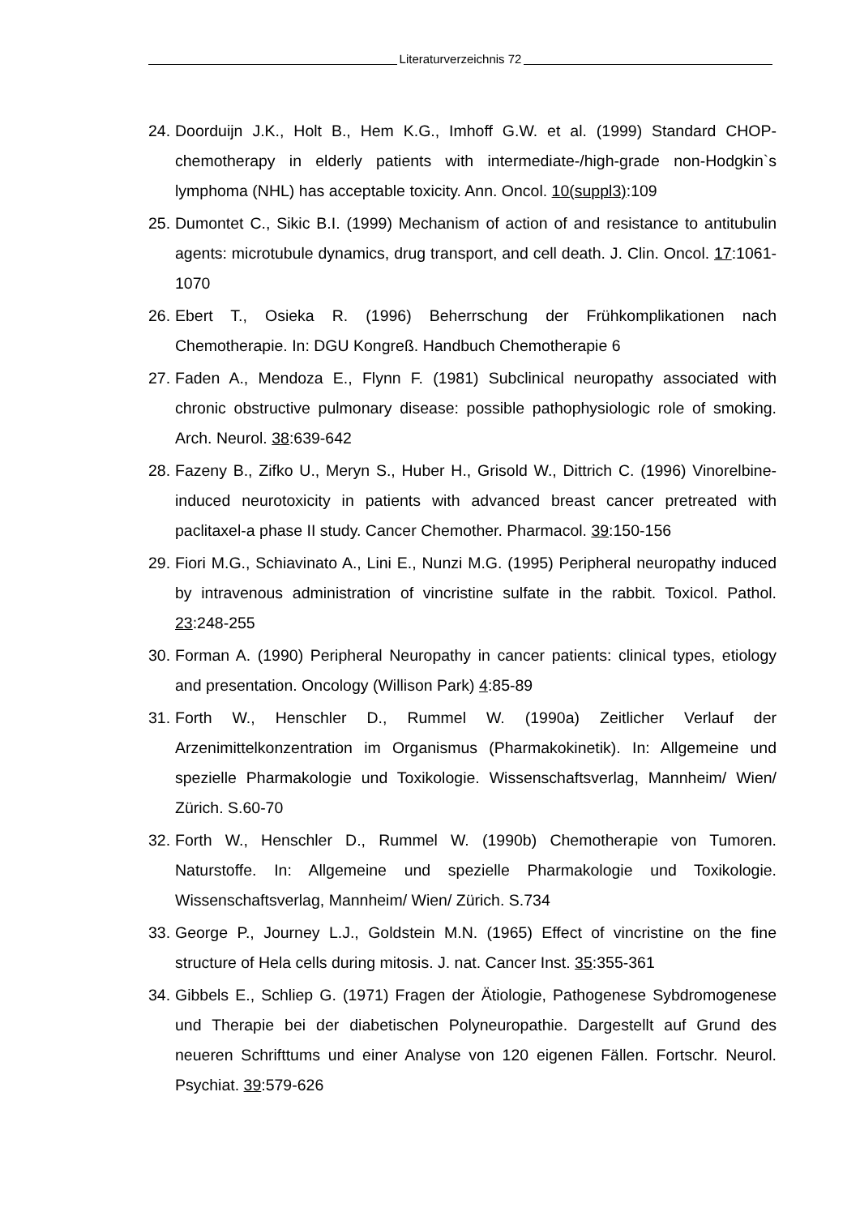Literaturverzeichnis 72
24.
Doorduijn J.K., Holt B., Hem K.G., Imhoff G.W. et al. (1999) Standard CHOP-chemotherapy in elderly patients with intermediate-/high-grade non-Hodgkin`s lymphoma (NHL) has acceptable toxicity. Ann. Oncol. 10(suppl3):109
25.
Dumontet C., Sikic B.I. (1999) Mechanism of action of and resistance to antitubulin agents: microtubule dynamics, drug transport, and cell death. J. Clin. Oncol. 17:1061-1070
26.
Ebert T., Osieka R. (1996) Beherrschung der Frühkomplikationen nach Chemotherapie. In: DGU Kongreß. Handbuch Chemotherapie 6
27.
Faden A., Mendoza E., Flynn F. (1981) Subclinical neuropathy associated with chronic obstructive pulmonary disease: possible pathophysiologic role of smoking. Arch. Neurol. 38:639-642
28.
Fazeny B., Zifko U., Meryn S., Huber H., Grisold W., Dittrich C. (1996) Vinorelbine-induced neurotoxicity in patients with advanced breast cancer pretreated with paclitaxel-a phase II study. Cancer Chemother. Pharmacol. 39:150-156
29.
Fiori M.G., Schiavinato A., Lini E., Nunzi M.G. (1995) Peripheral neuropathy induced by intravenous administration of vincristine sulfate in the rabbit. Toxicol. Pathol. 23:248-255
30.
Forman A. (1990) Peripheral Neuropathy in cancer patients: clinical types, etiology and presentation. Oncology (Willison Park) 4:85-89
31.
Forth W., Henschler D., Rummel W. (1990a) Zeitlicher Verlauf der Arzenimittelkonzentration im Organismus (Pharmakokinetik). In: Allgemeine und spezielle Pharmakologie und Toxikologie. Wissenschaftsverlag, Mannheim/ Wien/ Zürich. S.60-70
32.
Forth W., Henschler D., Rummel W. (1990b) Chemotherapie von Tumoren. Naturstoffe. In: Allgemeine und spezielle Pharmakologie und Toxikologie. Wissenschaftsverlag, Mannheim/ Wien/ Zürich. S.734
33.
George P., Journey L.J., Goldstein M.N. (1965) Effect of vincristine on the fine structure of Hela cells during mitosis. J. nat. Cancer Inst. 35:355-361
34.
Gibbels E., Schliep G. (1971) Fragen der Ätiologie, Pathogenese Sybdromogenese und Therapie bei der diabetischen Polyneuropathie. Dargestellt auf Grund des neueren Schrifttums und einer Analyse von 120 eigenen Fällen. Fortschr. Neurol. Psychiat. 39:579-626